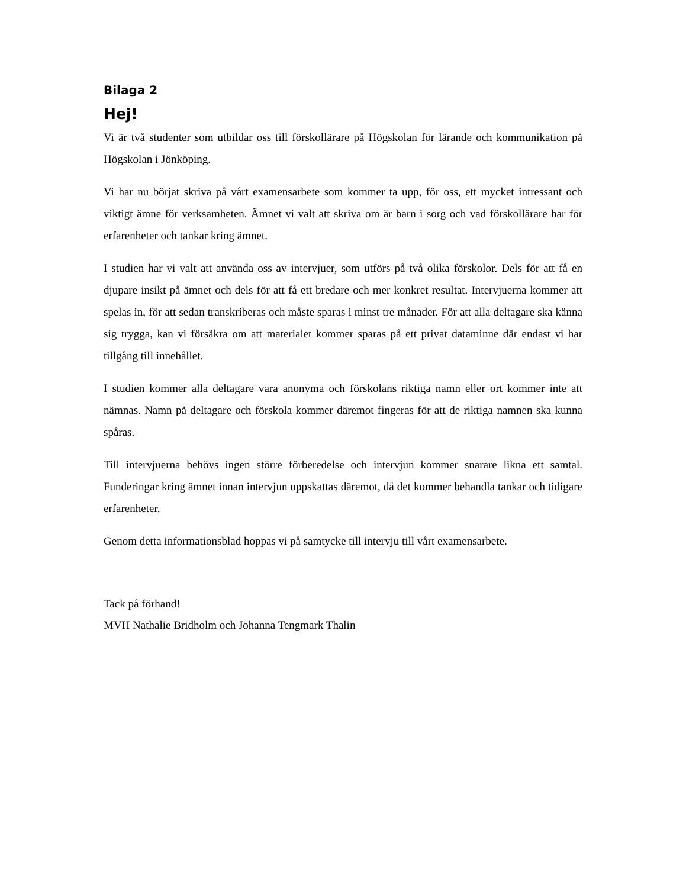Bilaga 2
Hej!
Vi är två studenter som utbildar oss till förskollärare på Högskolan för lärande och kommunikation på Högskolan i Jönköping.
Vi har nu börjat skriva på vårt examensarbete som kommer ta upp, för oss, ett mycket intressant och viktigt ämne för verksamheten. Ämnet vi valt att skriva om är barn i sorg och vad förskollärare har för erfarenheter och tankar kring ämnet.
I studien har vi valt att använda oss av intervjuer, som utförs på två olika förskolor. Dels för att få en djupare insikt på ämnet och dels för att få ett bredare och mer konkret resultat. Intervjuerna kommer att spelas in, för att sedan transkriberas och måste sparas i minst tre månader. För att alla deltagare ska känna sig trygga, kan vi försäkra om att materialet kommer sparas på ett privat dataminne där endast vi har tillgång till innehållet.
I studien kommer alla deltagare vara anonyma och förskolans riktiga namn eller ort kommer inte att nämnas. Namn på deltagare och förskola kommer däremot fingeras för att de riktiga namnen ska kunna spåras.
Till intervjuerna behövs ingen större förberedelse och intervjun kommer snarare likna ett samtal. Funderingar kring ämnet innan intervjun uppskattas däremot, då det kommer behandla tankar och tidigare erfarenheter.
Genom detta informationsblad hoppas vi på samtycke till intervju till vårt examensarbete.
Tack på förhand!
MVH Nathalie Bridholm och Johanna Tengmark Thalin